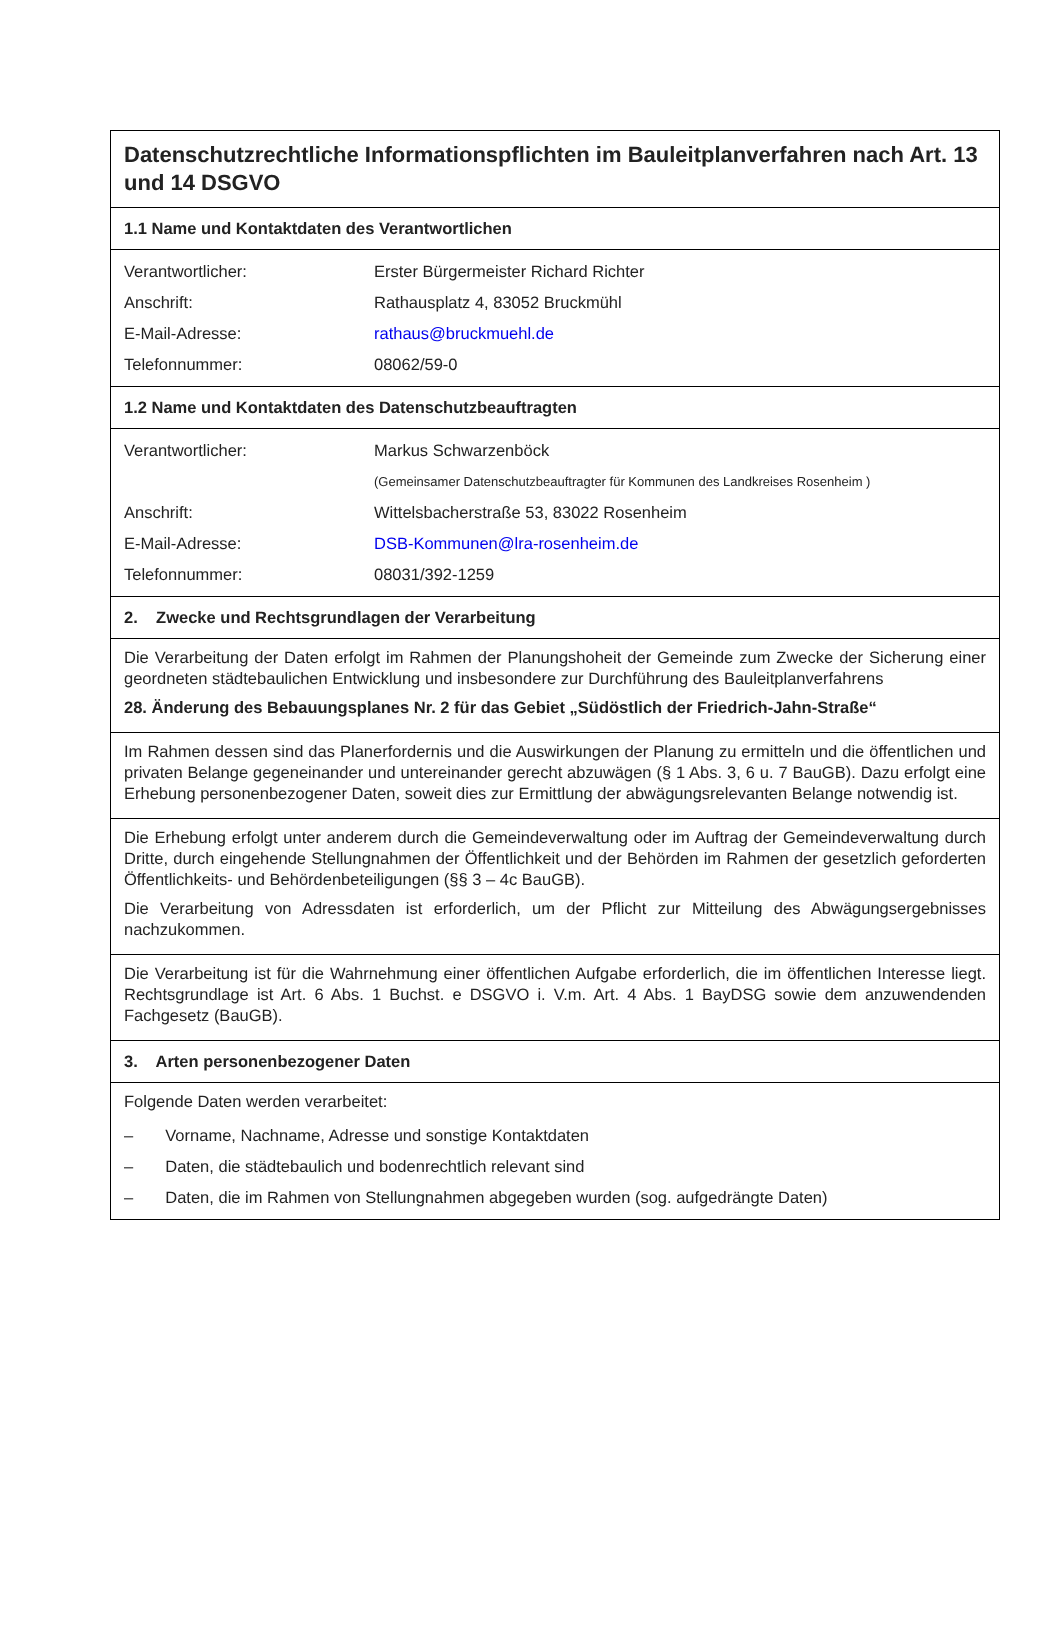Datenschutzrechtliche Informationspflichten im Bauleitplanverfahren nach Art. 13 und 14 DSGVO
1.1 Name und Kontaktdaten des Verantwortlichen
| Verantwortlicher: | Erster Bürgermeister Richard Richter |
| Anschrift: | Rathausplatz 4, 83052 Bruckmühl |
| E-Mail-Adresse: | rathaus@bruckmuehl.de |
| Telefonnummer: | 08062/59-0 |
1.2 Name und Kontaktdaten des Datenschutzbeauftragten
| Verantwortlicher: | Markus Schwarzenböck |
| | (Gemeinsamer Datenschutzbeauftragter für Kommunen des Landkreises Rosenheim ) |
| Anschrift: | Wittelsbacherstraße 53, 83022 Rosenheim |
| E-Mail-Adresse: | DSB-Kommunen@lra-rosenheim.de |
| Telefonnummer: | 08031/392-1259 |
2. Zwecke und Rechtsgrundlagen der Verarbeitung
Die Verarbeitung der Daten erfolgt im Rahmen der Planungshoheit der Gemeinde zum Zwecke der Sicherung einer geordneten städtebaulichen Entwicklung und insbesondere zur Durchführung des Bauleitplanverfahrens
28. Änderung des Bebauungsplanes Nr. 2 für das Gebiet „Südöstlich der Friedrich-Jahn-Straße“
Im Rahmen dessen sind das Planerfordernis und die Auswirkungen der Planung zu ermitteln und die öffentlichen und privaten Belange gegeneinander und untereinander gerecht abzuwägen (§ 1 Abs. 3, 6 u. 7 BauGB). Dazu erfolgt eine Erhebung personenbezogener Daten, soweit dies zur Ermittlung der abwägungsrelevanten Belange notwendig ist.
Die Erhebung erfolgt unter anderem durch die Gemeindeverwaltung oder im Auftrag der Gemeindeverwaltung durch Dritte, durch eingehende Stellungnahmen der Öffentlichkeit und der Behörden im Rahmen der gesetzlich geforderten Öffentlichkeits- und Behördenbeteiligungen (§§ 3 – 4c BauGB).
Die Verarbeitung von Adressdaten ist erforderlich, um der Pflicht zur Mitteilung des Abwägungsergebnisses nachzukommen.
Die Verarbeitung ist für die Wahrnehmung einer öffentlichen Aufgabe erforderlich, die im öffentlichen Interesse liegt. Rechtsgrundlage ist Art. 6 Abs. 1 Buchst. e DSGVO i. V.m. Art. 4 Abs. 1 BayDSG sowie dem anzuwendenden Fachgesetz (BauGB).
3. Arten personenbezogener Daten
Folgende Daten werden verarbeitet:
– Vorname, Nachname, Adresse und sonstige Kontaktdaten
– Daten, die städtebaulich und bodenrechtlich relevant sind
– Daten, die im Rahmen von Stellungnahmen abgegeben wurden (sog. aufgedrängte Daten)